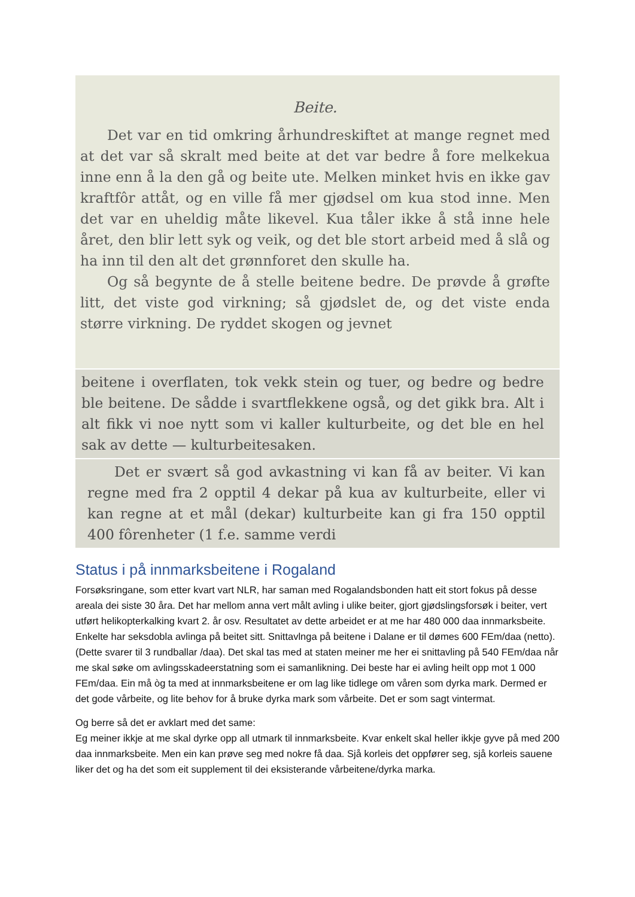Beite.
Det var en tid omkring århundreskiftet at mange regnet med at det var så skralt med beite at det var bedre å fore melkekua inne enn å la den gå og beite ute. Melken minket hvis en ikke gav kraftfôr attåt, og en ville få mer gjødsel om kua stod inne. Men det var en uheldig måte likevel. Kua tåler ikke å stå inne hele året, den blir lett syk og veik, og det ble stort arbeid med å slå og ha inn til den alt det grønnforet den skulle ha.
Og så begynte de å stelle beitene bedre. De prøvde å grøfte litt, det viste god virkning; så gjødslet de, og det viste enda større virkning. De ryddet skogen og jevnet
beitene i overflaten, tok vekk stein og tuer, og bedre og bedre ble beitene. De sådde i svartflekkene også, og det gikk bra. Alt i alt fikk vi noe nytt som vi kaller kulturbeite, og det ble en hel sak av dette — kulturbeitesaken.
Det er svært så god avkastning vi kan få av beiter. Vi kan regne med fra 2 opptil 4 dekar på kua av kulturbeite, eller vi kan regne at et mål (dekar) kulturbeite kan gi fra 150 opptil 400 fôrenheter (1 f.e. samme verdi
Status i på innmarksbeitene i Rogaland
Forsøksringane, som etter kvart vart NLR, har saman med Rogalandsbonden hatt eit stort fokus på desse areala dei siste 30 åra. Det har mellom anna vert målt avling i ulike beiter, gjort gjødslingsforsøk i beiter, vert utført helikopterkalking kvart 2. år osv. Resultatet av dette arbeidet er at me har 480 000 daa innmarksbeite. Enkelte har seksdobla avlinga på beitet sitt. Snittavlnga på beitene i Dalane er til dømes 600 FEm/daa (netto). (Dette svarer til 3 rundballar /daa). Det skal tas med at staten meiner me her ei snittavling på 540 FEm/daa når me skal søke om avlingsskadeerstatning som ei samanlikning. Dei beste har ei avling heilt opp mot 1 000 FEm/daa. Ein må òg ta med at innmarksbeitene er om lag like tidlege om våren som dyrka mark. Dermed er det gode vårbeite, og lite behov for å bruke dyrka mark som vårbeite. Det er som sagt vintermat.
Og berre så det er avklart med det same:
Eg meiner ikkje at me skal dyrke opp all utmark til innmarksbeite. Kvar enkelt skal heller ikkje gyve på med 200 daa innmarksbeite. Men ein kan prøve seg med nokre få daa. Sjå korleis det oppfører seg, sjå korleis sauene liker det og ha det som eit supplement til dei eksisterande vårbeitene/dyrka marka.